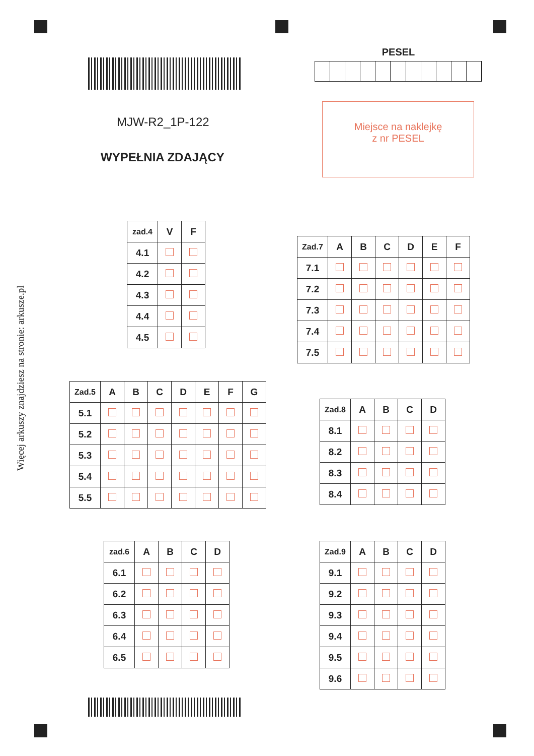Więcej arkuszy znajdziesz na stronie: arkusze.pl
MJW-R2_1P-122
WYPEŁNIA ZDAJĄCY
PESEL
Miejsce na naklejkę
z nr PESEL
| zad.4 | V | F |
| --- | --- | --- |
| 4.1 | | |
| 4.2 | | |
| 4.3 | | |
| 4.4 | | |
| 4.5 | | |
| Zad.7 | A | B | C | D | E | F |
| --- | --- | --- | --- | --- | --- | --- |
| 7.1 | | | | | | |
| 7.2 | | | | | | |
| 7.3 | | | | | | |
| 7.4 | | | | | | |
| 7.5 | | | | | | |
| Zad.5 | A | B | C | D | E | F | G |
| --- | --- | --- | --- | --- | --- | --- | --- |
| 5.1 | | | | | | | |
| 5.2 | | | | | | | |
| 5.3 | | | | | | | |
| 5.4 | | | | | | | |
| 5.5 | | | | | | | |
| Zad.8 | A | B | C | D |
| --- | --- | --- | --- | --- |
| 8.1 | | | | |
| 8.2 | | | | |
| 8.3 | | | | |
| 8.4 | | | | |
| zad.6 | A | B | C | D |
| --- | --- | --- | --- | --- |
| 6.1 | | | | |
| 6.2 | | | | |
| 6.3 | | | | |
| 6.4 | | | | |
| 6.5 | | | | |
| Zad.9 | A | B | C | D |
| --- | --- | --- | --- | --- |
| 9.1 | | | | |
| 9.2 | | | | |
| 9.3 | | | | |
| 9.4 | | | | |
| 9.5 | | | | |
| 9.6 | | | | |